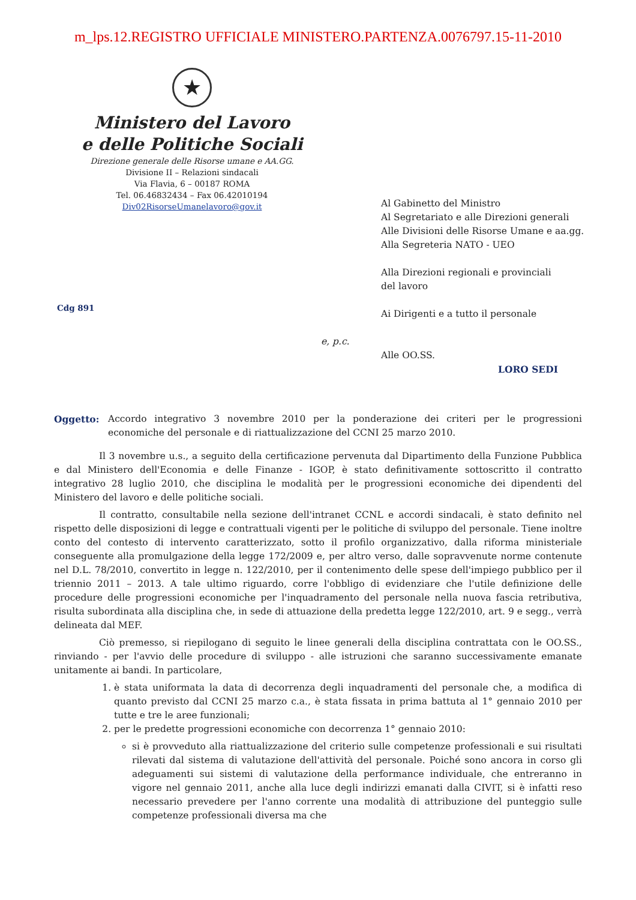m_lps.12.REGISTRO UFFICIALE MINISTERO.PARTENZA.0076797.15-11-2010
★
Ministero del Lavoro
e delle Politiche Sociali
Direzione generale delle Risorse umane e AA.GG.
Divisione II – Relazioni sindacali
Via Flavia, 6 – 00187 ROMA
Tel. 06.46832434 – Fax 06.42010194
Div02RisorseUmanelavoro@gov.it
Cdg 891
Al Gabinetto del Ministro
Al Segretariato e alle Direzioni generali
Alle Divisioni delle Risorse Umane e aa.gg.
Alla Segreteria NATO - UEO
Alla Direzioni regionali e provinciali
del lavoro
Ai Dirigenti e a tutto il personale
e, p.c.
Alle OO.SS.
LORO SEDI
Oggetto: Accordo integrativo 3 novembre 2010 per la ponderazione dei criteri per le progressioni economiche del personale e di riattualizzazione del CCNI 25 marzo 2010.
Il 3 novembre u.s., a seguito della certificazione pervenuta dal Dipartimento della Funzione Pubblica e dal Ministero dell'Economia e delle Finanze - IGOP, è stato definitivamente sottoscritto il contratto integrativo 28 luglio 2010, che disciplina le modalità per le progressioni economiche dei dipendenti del Ministero del lavoro e delle politiche sociali.
Il contratto, consultabile nella sezione dell'intranet CCNL e accordi sindacali, è stato definito nel rispetto delle disposizioni di legge e contrattuali vigenti per le politiche di sviluppo del personale. Tiene inoltre conto del contesto di intervento caratterizzato, sotto il profilo organizzativo, dalla riforma ministeriale conseguente alla promulgazione della legge 172/2009 e, per altro verso, dalle sopravvenute norme contenute nel D.L. 78/2010, convertito in legge n. 122/2010, per il contenimento delle spese dell'impiego pubblico per il triennio 2011 – 2013. A tale ultimo riguardo, corre l'obbligo di evidenziare che l'utile definizione delle procedure delle progressioni economiche per l'inquadramento del personale nella nuova fascia retributiva, risulta subordinata alla disciplina che, in sede di attuazione della predetta legge 122/2010, art. 9 e segg., verrà delineata dal MEF.
Ciò premesso, si riepilogano di seguito le linee generali della disciplina contrattata con le OO.SS., rinviando - per l'avvio delle procedure di sviluppo - alle istruzioni che saranno successivamente emanate unitamente ai bandi. In particolare,
1. è stata uniformata la data di decorrenza degli inquadramenti del personale che, a modifica di quanto previsto dal CCNI 25 marzo c.a., è stata fissata in prima battuta al 1° gennaio 2010 per tutte e tre le aree funzionali;
2. per le predette progressioni economiche con decorrenza 1° gennaio 2010:
si è provveduto alla riattualizzazione del criterio sulle competenze professionali e sui risultati rilevati dal sistema di valutazione dell'attività del personale. Poiché sono ancora in corso gli adeguamenti sui sistemi di valutazione della performance individuale, che entreranno in vigore nel gennaio 2011, anche alla luce degli indirizzi emanati dalla CIVIT, si è infatti reso necessario prevedere per l'anno corrente una modalità di attribuzione del punteggio sulle competenze professionali diversa ma che